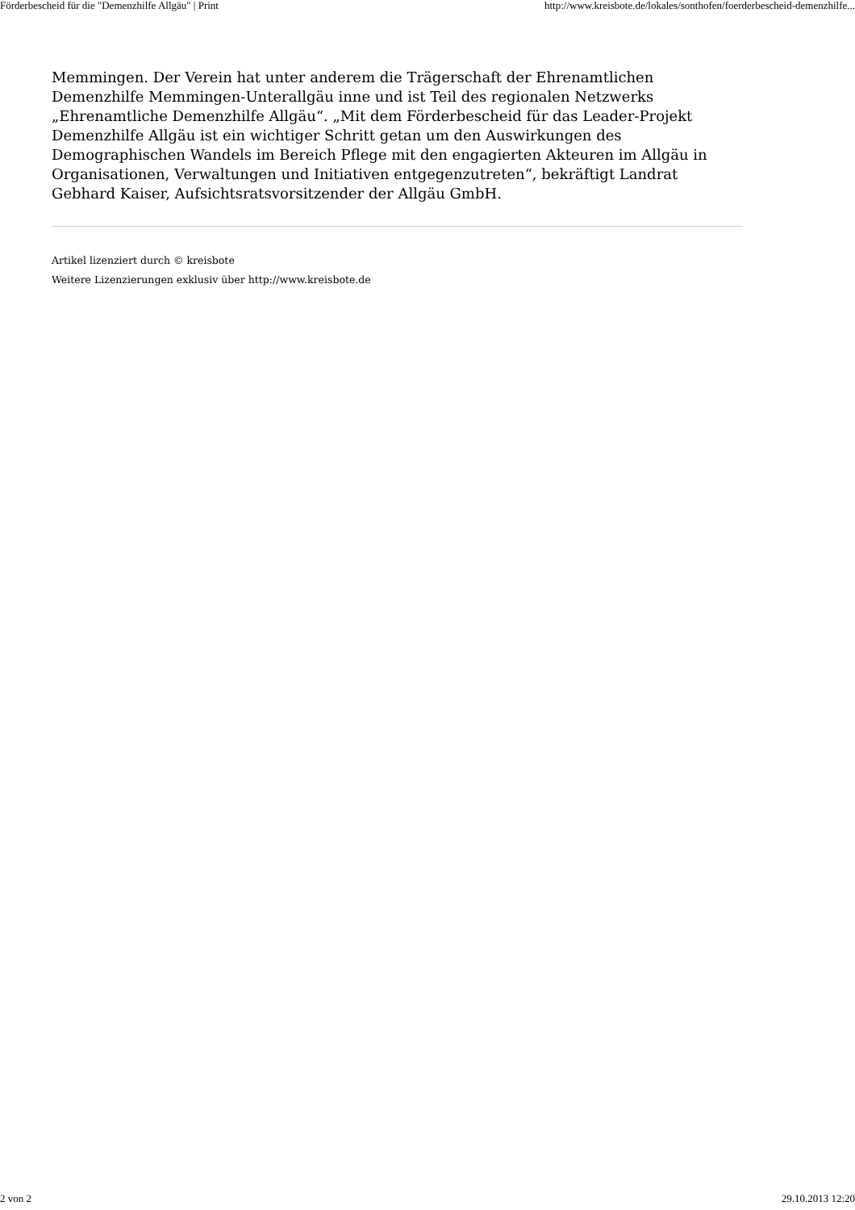Förderbescheid für die "Demenzhilfe Allgäu" | Print http://www.kreisbote.de/lokales/sonthofen/foerderbescheid-demenzhilfe...
Memmingen. Der Verein hat unter anderem die Trägerschaft der Ehrenamtlichen Demenzhilfe Memmingen-Unterallgäu inne und ist Teil des regionalen Netzwerks „Ehrenamtliche Demenzhilfe Allgäu“. „Mit dem Förderbescheid für das Leader-Projekt Demenzhilfe Allgäu ist ein wichtiger Schritt getan um den Auswirkungen des Demographischen Wandels im Bereich Pflege mit den engagierten Akteuren im Allgäu in Organisationen, Verwaltungen und Initiativen entgegenzutreten“, bekräftigt Landrat Gebhard Kaiser, Aufsichtsratsvorsitzender der Allgäu GmbH.
Artikel lizenziert durch © kreisbote
Weitere Lizenzierungen exklusiv über http://www.kreisbote.de
2 von 2 29.10.2013 12:20